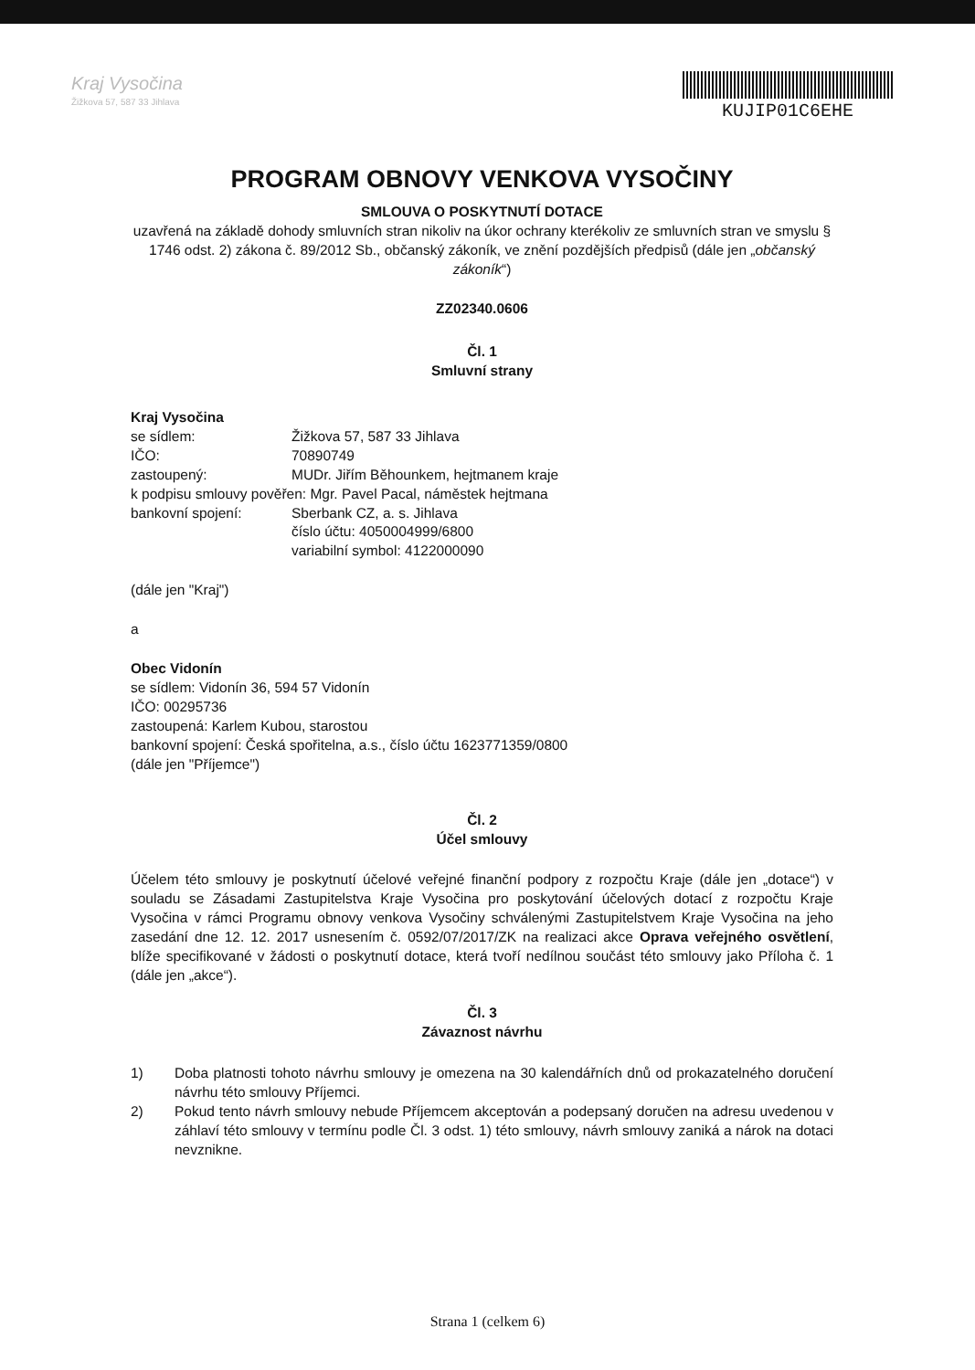Kraj Vysočina
Žižkova 57, 587 33 Jihlava
KUJIP01C6EHE
PROGRAM OBNOVY VENKOVA VYSOČINY
SMLOUVA O POSKYTNUTÍ DOTACE
uzavřená na základě dohody smluvních stran nikoliv na úkor ochrany kterékoliv ze smluvních stran ve smyslu § 1746 odst. 2) zákona č. 89/2012 Sb., občanský zákoník, ve znění pozdějších předpisů (dále jen „občanský zákoník“)
ZZ02340.0606
Čl. 1
Smluvní strany
Kraj Vysočina
se sídlem: Žižkova 57, 587 33 Jihlava
IČO: 70890749
zastoupený: MUDr. Jiřím Běhounkem, hejtmanem kraje
k podpisu smlouvy pověřen: Mgr. Pavel Pacal, náměstek hejtmana
bankovní spojení: Sberbank CZ, a. s. Jihlava
číslo účtu: 4050004999/6800
variabilní symbol: 4122000090
(dále jen "Kraj")
a
Obec Vidonín
se sídlem: Vidonín 36, 594 57 Vidonín
IČO: 00295736
zastoupená: Karlem Kubou, starostou
bankovní spojení: Česká spořitelna, a.s., číslo účtu 1623771359/0800
(dále jen "Příjemce")
Čl. 2
Účel smlouvy
Účelem této smlouvy je poskytnutí účelové veřejné finanční podpory z rozpočtu Kraje (dále jen „dotace“) v souladu se Zásadami Zastupitelstva Kraje Vysočina pro poskytování účelových dotací z rozpočtu Kraje Vysočina v rámci Programu obnovy venkova Vysočiny schválenými Zastupitelstvem Kraje Vysočina na jeho zasedání dne 12. 12. 2017 usnesením č. 0592/07/2017/ZK na realizaci akce Oprava veřejného osvětlení, blíže specifikované v žádosti o poskytnutí dotace, která tvoří nedílnou součást této smlouvy jako Příloha č. 1 (dále jen „akce“).
Čl. 3
Závaznost návrhu
1) Doba platnosti tohoto návrhu smlouvy je omezena na 30 kalendářních dnů od prokazatelného doručení návrhu této smlouvy Příjemci.
2) Pokud tento návrh smlouvy nebude Příjemcem akceptován a podepsaný doručen na adresu uvedenou v záhlaví této smlouvy v termínu podle Čl. 3 odst. 1) této smlouvy, návrh smlouvy zaniká a nárok na dotaci nevznikne.
Strana 1 (celkem 6)